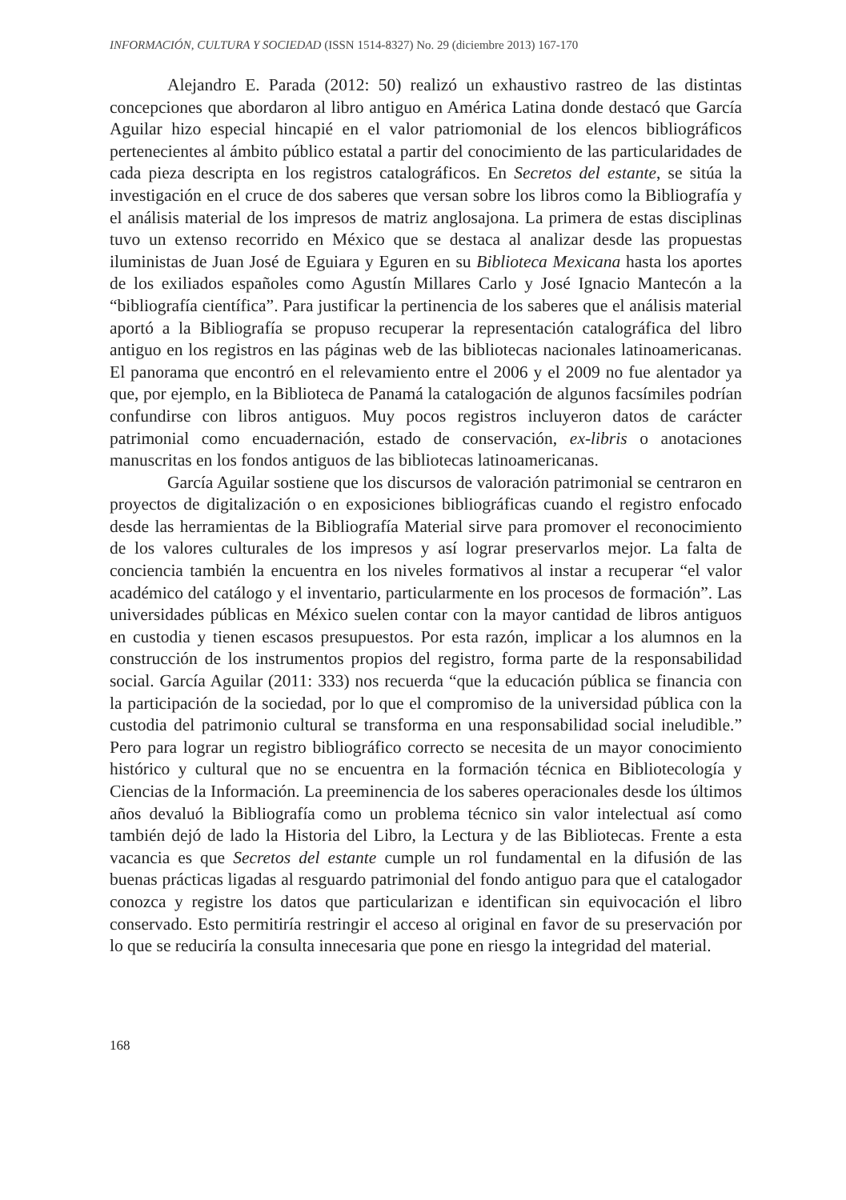INFORMACIÓN, CULTURA Y SOCIEDAD (ISSN 1514-8327) No. 29 (diciembre 2013) 167-170
Alejandro E. Parada (2012: 50) realizó un exhaustivo rastreo de las distintas concepciones que abordaron al libro antiguo en América Latina donde destacó que García Aguilar hizo especial hincapié en el valor patriomonial de los elencos bibliográficos pertenecientes al ámbito público estatal a partir del conocimiento de las particularidades de cada pieza descripta en los registros catalográficos. En Secretos del estante, se sitúa la investigación en el cruce de dos saberes que versan sobre los libros como la Bibliografía y el análisis material de los impresos de matriz anglosajona. La primera de estas disciplinas tuvo un extenso recorrido en México que se destaca al analizar desde las propuestas iluministas de Juan José de Eguiara y Eguren en su Biblioteca Mexicana hasta los aportes de los exiliados españoles como Agustín Millares Carlo y José Ignacio Mantecón a la “bibliografía científica”. Para justificar la pertinencia de los saberes que el análisis material aportó a la Bibliografía se propuso recuperar la representación catalográfica del libro antiguo en los registros en las páginas web de las bibliotecas nacionales latinoamericanas. El panorama que encontró en el relevamiento entre el 2006 y el 2009 no fue alentador ya que, por ejemplo, en la Biblioteca de Panamá la catalogación de algunos facsímiles podrían confundirse con libros antiguos. Muy pocos registros incluyeron datos de carácter patrimonial como encuadernación, estado de conservación, ex-libris o anotaciones manuscritas en los fondos antiguos de las bibliotecas latinoamericanas.
García Aguilar sostiene que los discursos de valoración patrimonial se centraron en proyectos de digitalización o en exposiciones bibliográficas cuando el registro enfocado desde las herramientas de la Bibliografía Material sirve para promover el reconocimiento de los valores culturales de los impresos y así lograr preservarlos mejor. La falta de conciencia también la encuentra en los niveles formativos al instar a recuperar “el valor académico del catálogo y el inventario, particularmente en los procesos de formación”. Las universidades públicas en México suelen contar con la mayor cantidad de libros antiguos en custodia y tienen escasos presupuestos. Por esta razón, implicar a los alumnos en la construcción de los instrumentos propios del registro, forma parte de la responsabilidad social. García Aguilar (2011: 333) nos recuerda “que la educación pública se financia con la participación de la sociedad, por lo que el compromiso de la universidad pública con la custodia del patrimonio cultural se transforma en una responsabilidad social ineludible.” Pero para lograr un registro bibliográfico correcto se necesita de un mayor conocimiento histórico y cultural que no se encuentra en la formación técnica en Bibliotecología y Ciencias de la Información. La preeminencia de los saberes operacionales desde los últimos años devaluó la Bibliografía como un problema técnico sin valor intelectual así como también dejó de lado la Historia del Libro, la Lectura y de las Bibliotecas. Frente a esta vacancia es que Secretos del estante cumple un rol fundamental en la difusión de las buenas prácticas ligadas al resguardo patrimonial del fondo antiguo para que el catalogador conozca y registre los datos que particularizan e identifican sin equivocación el libro conservado. Esto permitiría restringir el acceso al original en favor de su preservación por lo que se reduciría la consulta innecesaria que pone en riesgo la integridad del material.
168